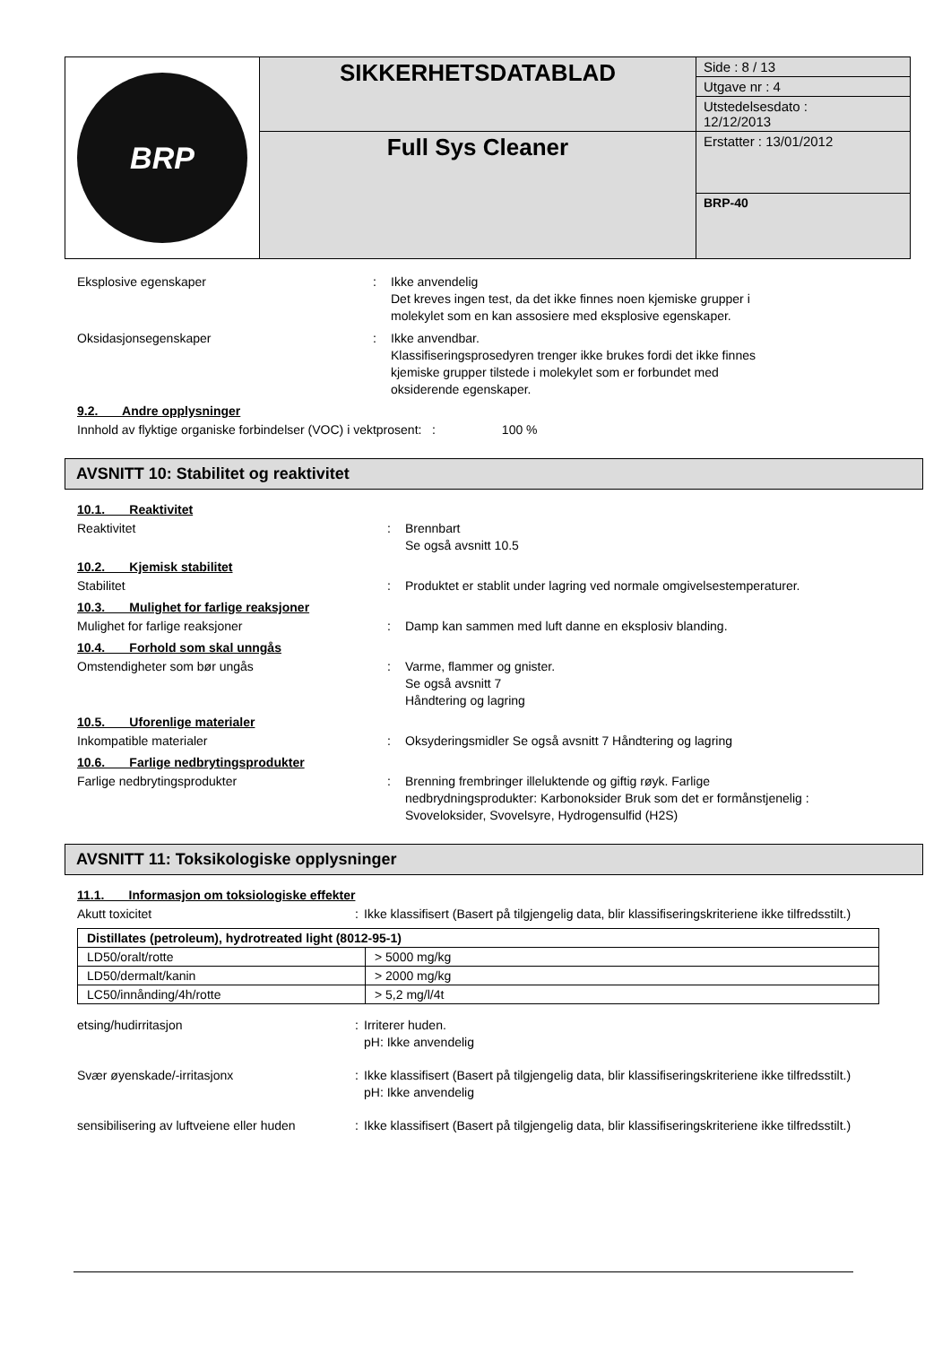| BRP | SIKKERHETSDATABLAD | Side : 8 / 13 |
| | | Utgave nr : 4 |
| | | Utstedelsesdato : 12/12/2013 |
| | Full Sys Cleaner | Erstatter : 13/01/2012 |
| | | BRP-40 |
Eksplosive egenskaper : Ikke anvendelig
Det kreves ingen test, da det ikke finnes noen kjemiske grupper i
molekylet som en kan assosiere med eksplosive egenskaper.
Oksidasjonsegenskaper : Ikke anvendbar.
Klassifiseringsprosedyren trenger ikke brukes fordi det ikke finnes
kjemiske grupper tilstede i molekylet som er forbundet med
oksiderende egenskaper.
9.2. Andre opplysninger
Innhold av flyktige organiske forbindelser (VOC) i vektprosent: : 100 %
AVSNITT 10: Stabilitet og reaktivitet
10.1. Reaktivitet
Reaktivitet : Brennbart
Se også avsnitt 10.5
10.2. Kjemisk stabilitet
Stabilitet : Produktet er stablit under lagring ved normale omgivelsestemperaturer.
10.3. Mulighet for farlige reaksjoner
Mulighet for farlige reaksjoner : Damp kan sammen med luft danne en eksplosiv blanding.
10.4. Forhold som skal unngås
Omstendigheter som bør ungås : Varme, flammer og gnister.
Se også avsnitt 7
Håndtering og lagring
10.5. Uforenlige materialer
Inkompatible materialer : Oksyderingsmidler Se også avsnitt 7 Håndtering og lagring
10.6. Farlige nedbrytingsprodukter
Farlige nedbrytingsprodukter : Brenning frembringer illeluktende og giftig røyk. Farlige
nedbrydningsprodukter: Karbonoksider Bruk som det er formånstjenelig :
Svoveloksider, Svovelsyre, Hydrogensulfid (H2S)
AVSNITT 11: Toksikologiske opplysninger
11.1. Informasjon om toksiologiske effekter
Akutt toxicitet : Ikke klassifisert (Basert på tilgjengelig data, blir klassifiseringskriteriene ikke tilfredsstilt.)
| Distillates (petroleum), hydrotreated light (8012-95-1) | |
| --- | --- |
| LD50/oralt/rotte | > 5000 mg/kg |
| LD50/dermalt/kanin | > 2000 mg/kg |
| LC50/innånding/4h/rotte | > 5,2 mg/l/4t |
etsing/hudirritasjon : Irriterer huden.
pH: Ikke anvendelig
Svær øyenskade/-irritasjonx : Ikke klassifisert (Basert på tilgjengelig data, blir klassifiseringskriteriene ikke tilfredsstilt.)
pH: Ikke anvendelig
sensibilisering av luftveiene eller huden
: Ikke klassifisert (Basert på tilgjengelig data, blir klassifiseringskriteriene ikke tilfredsstilt.)